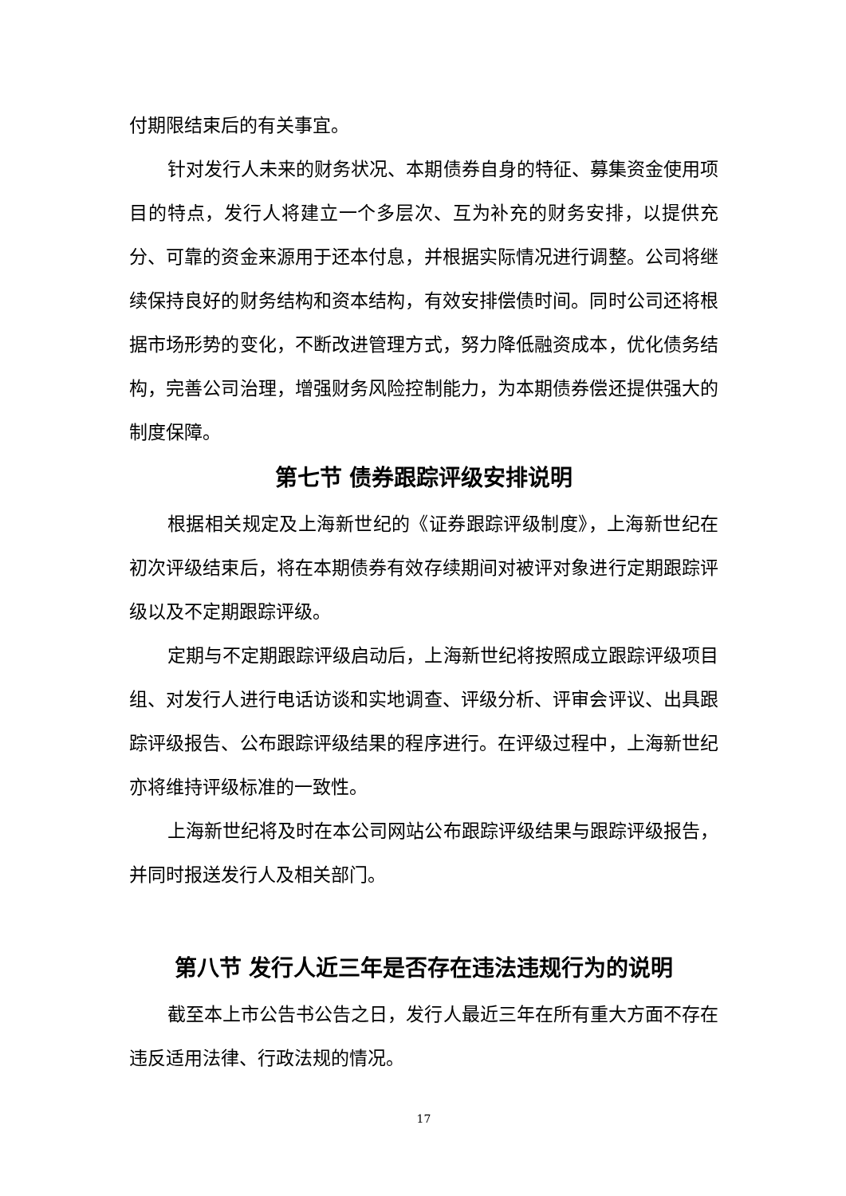付期限结束后的有关事宜。
针对发行人未来的财务状况、本期债券自身的特征、募集资金使用项目的特点，发行人将建立一个多层次、互为补充的财务安排，以提供充分、可靠的资金来源用于还本付息，并根据实际情况进行调整。公司将继续保持良好的财务结构和资本结构，有效安排偿债时间。同时公司还将根据市场形势的变化，不断改进管理方式，努力降低融资成本，优化债务结构，完善公司治理，增强财务风险控制能力，为本期债券偿还提供强大的制度保障。
第七节 债券跟踪评级安排说明
根据相关规定及上海新世纪的《证券跟踪评级制度》，上海新世纪在初次评级结束后，将在本期债券有效存续期间对被评对象进行定期跟踪评级以及不定期跟踪评级。
定期与不定期跟踪评级启动后，上海新世纪将按照成立跟踪评级项目组、对发行人进行电话访谈和实地调查、评级分析、评审会评议、出具跟踪评级报告、公布跟踪评级结果的程序进行。在评级过程中，上海新世纪亦将维持评级标准的一致性。
上海新世纪将及时在本公司网站公布跟踪评级结果与跟踪评级报告，并同时报送发行人及相关部门。
第八节 发行人近三年是否存在违法违规行为的说明
截至本上市公告书公告之日，发行人最近三年在所有重大方面不存在违反适用法律、行政法规的情况。
17